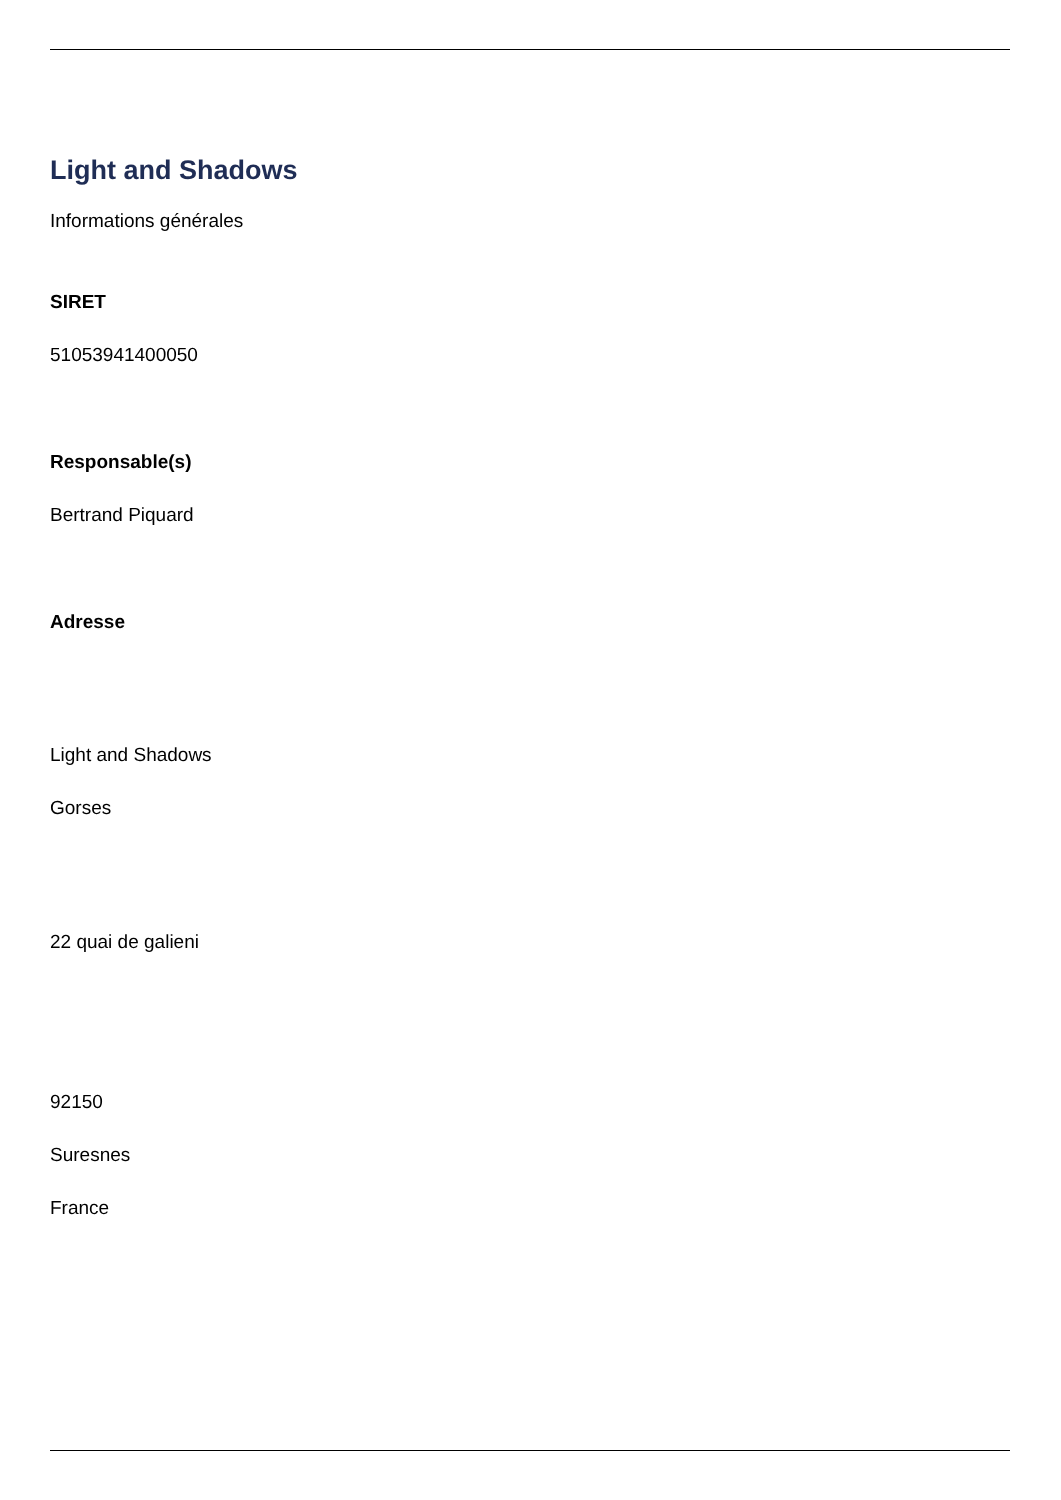Light and Shadows
Informations générales
SIRET
51053941400050
Responsable(s)
Bertrand Piquard
Adresse
Light and Shadows
Gorses
22 quai de galieni
92150
Suresnes
France